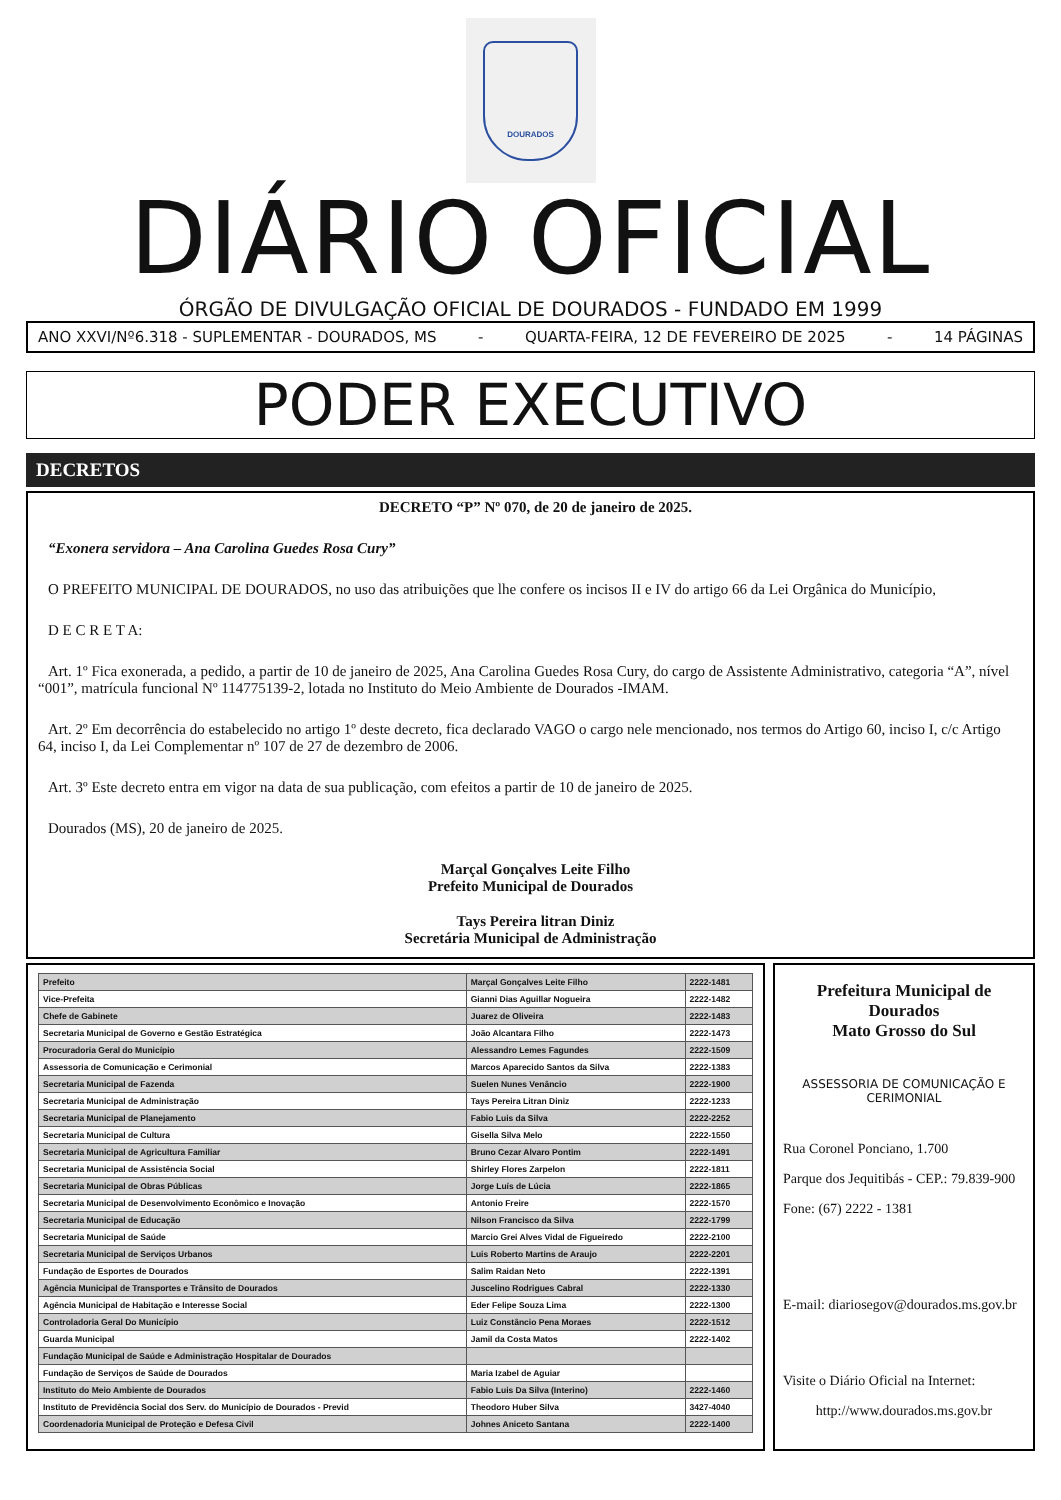DOURADOS
DIÁRIO OFICIAL
ÓRGÃO DE DIVULGAÇÃO OFICIAL DE DOURADOS - FUNDADO EM 1999
ANO XXVI/Nº6.318 - SUPLEMENTAR - DOURADOS, MS - QUARTA-FEIRA, 12 DE FEVEREIRO DE 2025 - 14 PÁGINAS
PODER EXECUTIVO
DECRETOS
DECRETO “P” Nº 070, de 20 de janeiro de 2025.
“Exonera servidora – Ana Carolina Guedes Rosa Cury”
O PREFEITO MUNICIPAL DE DOURADOS, no uso das atribuições que lhe confere os incisos II e IV do artigo 66 da Lei Orgânica do Município,
D E C R E T A:
Art. 1º Fica exonerada, a pedido, a partir de 10 de janeiro de 2025, Ana Carolina Guedes Rosa Cury, do cargo de Assistente Administrativo, categoria “A”, nível “001”, matrícula funcional Nº 114775139-2, lotada no Instituto do Meio Ambiente de Dourados -IMAM.
Art. 2º Em decorrência do estabelecido no artigo 1º deste decreto, fica declarado VAGO o cargo nele mencionado, nos termos do Artigo 60, inciso I, c/c Artigo 64, inciso I, da Lei Complementar nº 107 de 27 de dezembro de 2006.
Art. 3º Este decreto entra em vigor na data de sua publicação, com efeitos a partir de 10 de janeiro de 2025.
Dourados (MS), 20 de janeiro de 2025.
Marçal Gonçalves Leite Filho
Prefeito Municipal de Dourados
Tays Pereira litran Diniz
Secretária Municipal de Administração
| Prefeito | Marçal Gonçalves Leite Filho | 2222-1481 |
| Vice-Prefeita | Gianni Dias Aguillar Nogueira | 2222-1482 |
| Chefe de Gabinete | Juarez de Oliveira | 2222-1483 |
| Secretaria Municipal de Governo e Gestão Estratégica | João Alcantara Filho | 2222-1473 |
| Procuradoria Geral do Município | Alessandro Lemes Fagundes | 2222-1509 |
| Assessoria de Comunicação e Cerimonial | Marcos Aparecido Santos da Silva | 2222-1383 |
| Secretaria Municipal de Fazenda | Suelen Nunes Venâncio | 2222-1900 |
| Secretaria Municipal de Administração | Tays Pereira Litran Diniz | 2222-1233 |
| Secretaria Municipal de Planejamento | Fabio Luis da Silva | 2222-2252 |
| Secretaria Municipal de Cultura | Gisella Silva Melo | 2222-1550 |
| Secretaria Municipal de Agricultura Familiar | Bruno Cezar Alvaro Pontim | 2222-1491 |
| Secretaria Municipal de Assistência Social | Shirley Flores Zarpelon | 2222-1811 |
| Secretaria Municipal de Obras Públicas | Jorge Luís de Lúcia | 2222-1865 |
| Secretaria Municipal de Desenvolvimento Econômico e Inovação | Antonio Freire | 2222-1570 |
| Secretaria Municipal de Educação | Nilson Francisco da Silva | 2222-1799 |
| Secretaria Municipal de Saúde | Marcio Grei Alves Vidal de Figueiredo | 2222-2100 |
| Secretaria Municipal de Serviços Urbanos | Luis Roberto Martins de Araujo | 2222-2201 |
| Fundação de Esportes de Dourados | Salim Raidan Neto | 2222-1391 |
| Agência Municipal de Transportes e Trânsito de Dourados | Juscelino Rodrigues Cabral | 2222-1330 |
| Agência Municipal de Habitação e Interesse Social | Eder Felipe Souza Lima | 2222-1300 |
| Controladoria Geral Do Município | Luiz Constâncio Pena Moraes | 2222-1512 |
| Guarda Municipal | Jamil da Costa Matos | 2222-1402 |
| Fundação Municipal de Saúde e Administração Hospitalar de Dourados | | |
| Fundação de Serviços de Saúde de Dourados | Maria Izabel de Aguiar | |
| Instituto do Meio Ambiente de Dourados | Fabio Luis Da Silva (Interino) | 2222-1460 |
| Instituto de Previdência Social dos Serv. do Município de Dourados - Previd | Theodoro Huber Silva | 3427-4040 |
| Coordenadoria Municipal de Proteção e Defesa Civil | Johnes Aniceto Santana | 2222-1400 |
Prefeitura Municipal de Dourados
Mato Grosso do Sul
ASSESSORIA DE COMUNICAÇÃO E CERIMONIAL
Rua Coronel Ponciano, 1.700
Parque dos Jequitibás - CEP.: 79.839-900
Fone: (67) 2222 - 1381
E-mail: diariosegov@dourados.ms.gov.br
Visite o Diário Oficial na Internet:
http://www.dourados.ms.gov.br